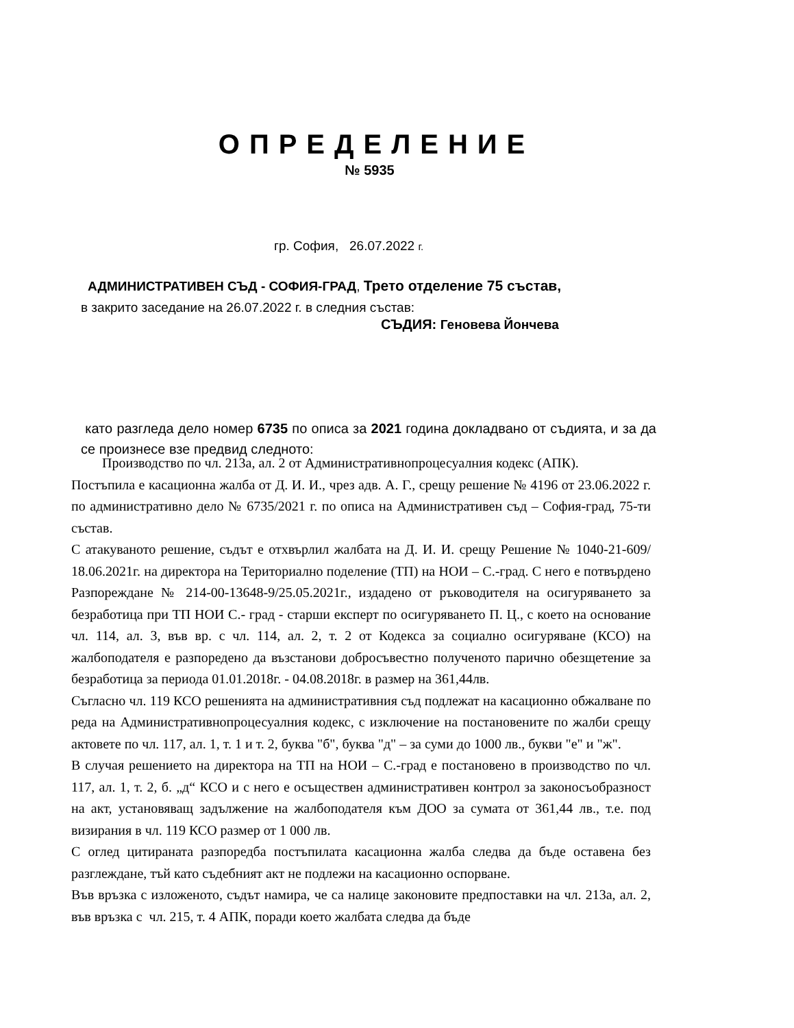ОПРЕДЕЛЕНИЕ
№ 5935
гр. София, 26.07.2022 г.
АДМИНИСТРАТИВЕН СЪД - СОФИЯ-ГРАД, Трето отделение 75 състав,
в закрито заседание на 26.07.2022 г. в следния състав:
СЪДИЯ: Геновева Йончева
като разгледа дело номер 6735 по описа за 2021 година докладвано от съдията, и за да се произнесе взе предвид следното:
Производство по чл. 213а, ал. 2 от Административнопроцесуалния кодекс (АПК).
Постъпила е касационна жалба от Д. И. И., чрез адв. А. Г., срещу решение № 4196 от 23.06.2022 г. по административно дело № 6735/2021 г. по описа на Административен съд – София-град, 75-ти състав.
С атакуваното решение, съдът е отхвърлил жалбата на Д. И. И. срещу Решение № 1040-21-609/ 18.06.2021г. на директора на Териториално поделение (ТП) на НОИ – С.-град. С него е потвърдено Разпореждане № 214-00-13648-9/25.05.2021г., издадено от ръководителя на осигуряването за безработица при ТП НОИ С.- град - старши експерт по осигуряването П. Ц., с което на основание чл. 114, ал. 3, във вр. с чл. 114, ал. 2, т. 2 от Кодекса за социално осигуряване (КСО) на жалбоподателя е разпоредено да възстанови добросъвестно полученото парично обезщетение за безработица за периода 01.01.2018г. - 04.08.2018г. в размер на 361,44лв.
Съгласно чл. 119 КСО решенията на административния съд подлежат на касационно обжалване по реда на Административнопроцесуалния кодекс, с изключение на постановените по жалби срещу актовете по чл. 117, ал. 1, т. 1 и т. 2, буква "б", буква "д" – за суми до 1000 лв., букви "е" и "ж".
В случая решението на директора на ТП на НОИ – С.-град е постановено в производство по чл. 117, ал. 1, т. 2, б. „д“ КСО и с него е осъществен административен контрол за законосъобразност на акт, установяващ задължение на жалбоподателя към ДОО за сумата от 361,44 лв., т.е. под визирания в чл. 119 КСО размер от 1 000 лв.
С оглед цитираната разпоредба постъпилата касационна жалба следва да бъде оставена без разглеждане, тъй като съдебният акт не подлежи на касационно оспорване.
Във връзка с изложеното, съдът намира, че са налице законовите предпоставки на чл. 213а, ал. 2, във връзка с чл. 215, т. 4 АПК, поради което жалбата следва да бъде